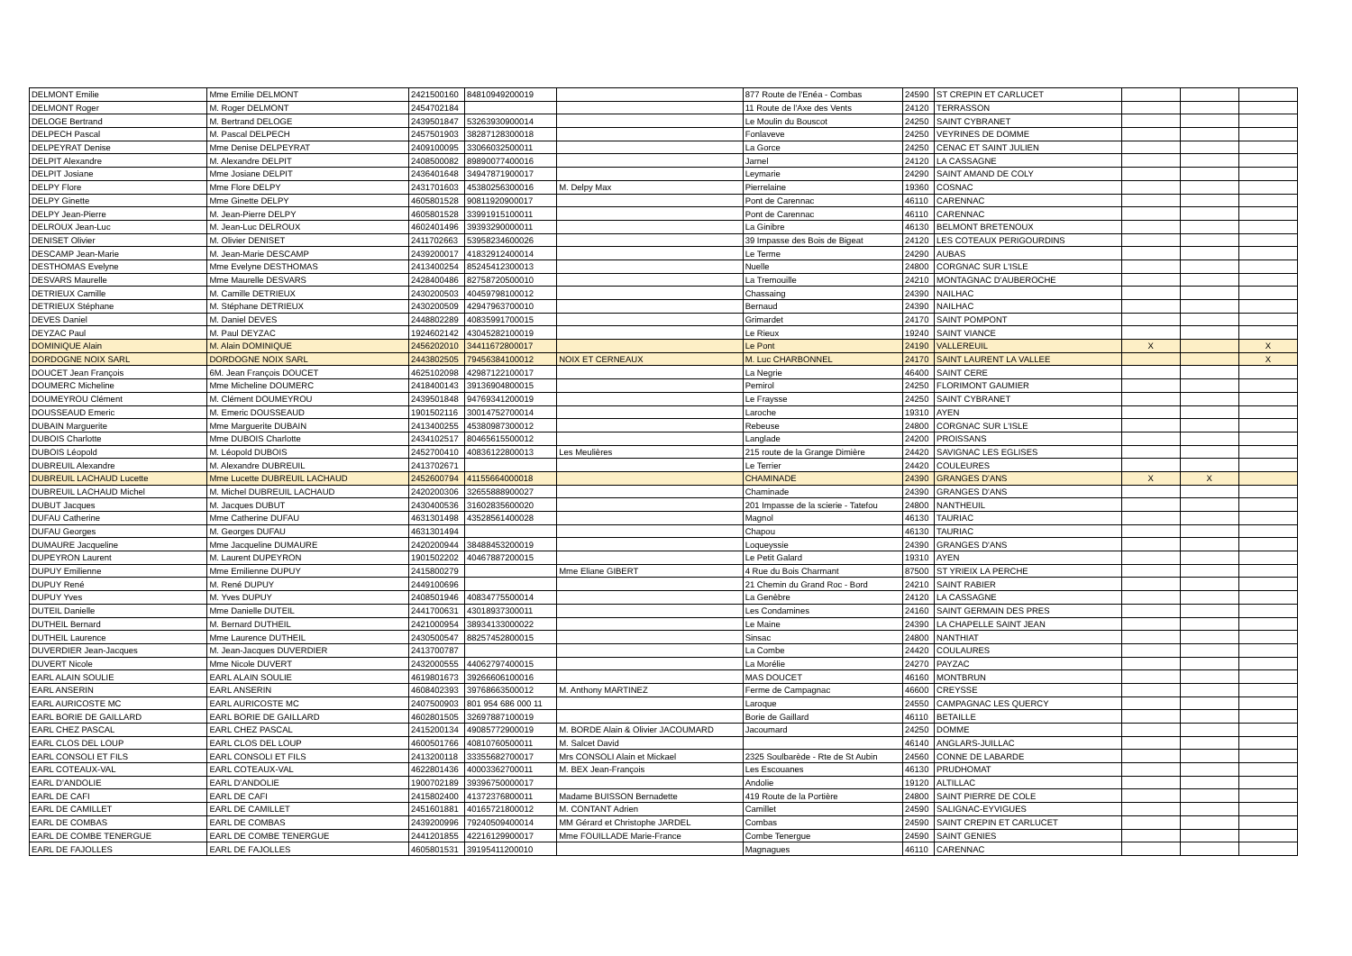| DELMONT Emilie | Mme Emilie DELMONT | 2421500160 | 84810949200019 | | 877 Route de l'Enéa - Combas | 24590 | ST CREPIN ET CARLUCET | | | |
| DELMONT Roger | M. Roger DELMONT | 2454702184 | | | 11 Route de l'Axe des Vents | 24120 | TERRASSON | | | |
| DELOGE Bertrand | M. Bertrand DELOGE | 2439501847 | 53263930900014 | | Le Moulin du Bouscot | 24250 | SAINT CYBRANET | | | |
| DELPECH Pascal | M. Pascal DELPECH | 2457501903 | 38287128300018 | | Fonlaveve | 24250 | VEYRINES DE DOMME | | | |
| DELPEYRAT Denise | Mme Denise DELPEYRAT | 2409100095 | 33066032500011 | | La Gorce | 24250 | CENAC ET SAINT JULIEN | | | |
| DELPIT Alexandre | M. Alexandre DELPIT | 2408500082 | 89890077400016 | | Jarnel | 24120 | LA CASSAGNE | | | |
| DELPIT Josiane | Mme Josiane DELPIT | 2436401648 | 34947871900017 | | Leymarie | 24290 | SAINT AMAND DE COLY | | | |
| DELPY Flore | Mme Flore DELPY | 2431701603 | 45380256300016 | M. Delpy Max | Pierrelaine | 19360 | COSNAC | | | |
| DELPY Ginette | Mme Ginette DELPY | 4605801528 | 90811920900017 | | Pont de Carennac | 46110 | CARENNAC | | | |
| DELPY Jean-Pierre | M. Jean-Pierre DELPY | 4605801528 | 33991915100011 | | Pont de Carennac | 46110 | CARENNAC | | | |
| DELROUX Jean-Luc | M. Jean-Luc DELROUX | 4602401496 | 39393290000011 | | La Ginibre | 46130 | BELMONT BRETENOUX | | | |
| DENISET Olivier | M. Olivier DENISET | 2411702663 | 53958234600026 | | 39 Impasse des Bois de Bigeat | 24120 | LES COTEAUX PERIGOURDINS | | | |
| DESCAMP Jean-Marie | M. Jean-Marie DESCAMP | 2439200017 | 41832912400014 | | Le Terme | 24290 | AUBAS | | | |
| DESTHOMAS Evelyne | Mme Evelyne DESTHOMAS | 2413400254 | 85245412300013 | | Nuelle | 24800 | CORGNAC SUR L'ISLE | | | |
| DESVARS Maurelle | Mme Maurelle DESVARS | 2428400486 | 82758720500010 | | La Tremouille | 24210 | MONTAGNAC D'AUBEROCHE | | | |
| DETRIEUX Camille | M. Camille DETRIEUX | 2430200503 | 40459798100012 | | Chassaing | 24390 | NAILHAC | | | |
| DETRIEUX Stéphane | M. Stéphane DETRIEUX | 2430200509 | 42947963700010 | | Bernaud | 24390 | NAILHAC | | | |
| DEVES Daniel | M. Daniel DEVES | 2448802289 | 40835991700015 | | Grimardet | 24170 | SAINT POMPONT | | | |
| DEYZAC Paul | M. Paul DEYZAC | 1924602142 | 43045282100019 | | Le Rieux | 19240 | SAINT VIANCE | | | |
| DOMINIQUE Alain | M. Alain DOMINIQUE | 2456202010 | 34411672800017 | | Le Pont | 24190 | VALLEREUIL | X | | X |
| DORDOGNE NOIX SARL | DORDOGNE NOIX SARL | 2443802505 | 79456384100012 | NOIX ET CERNEAUX | M. Luc CHARBONNEL | 24170 | SAINT LAURENT LA VALLEE | | | X |
| DOUCET Jean François | 6M. Jean François DOUCET | 4625102098 | 42987122100017 | | La Negrie | 46400 | SAINT CERE | | | |
| DOUMERC Micheline | Mme Micheline DOUMERC | 2418400143 | 39136904800015 | | Pemirol | 24250 | FLORIMONT GAUMIER | | | |
| DOUMEYROU Clément | M. Clément DOUMEYROU | 2439501848 | 94769341200019 | | Le Fraysse | 24250 | SAINT CYBRANET | | | |
| DOUSSEAUD Emeric | M. Emeric DOUSSEAUD | 1901502116 | 30014752700014 | | Laroche | 19310 | AYEN | | | |
| DUBAIN Marguerite | Mme Marguerite DUBAIN | 2413400255 | 45380987300012 | | Rebeuse | 24800 | CORGNAC SUR L'ISLE | | | |
| DUBOIS Charlotte | Mme DUBOIS Charlotte | 2434102517 | 80465615500012 | | Langlade | 24200 | PROISSANS | | | |
| DUBOIS Léopold | M. Léopold DUBOIS | 2452700410 | 40836122800013 | Les Meulières | 215 route de la Grange Dimière | 24420 | SAVIGNAC LES EGLISES | | | |
| DUBREUIL Alexandre | M. Alexandre DUBREUIL | 2413702671 | | | Le Terrier | 24420 | COULEURES | | | |
| DUBREUIL LACHAUD Lucette | Mme Lucette DUBREUIL LACHAUD | 2452600794 | 41155664000018 | | CHAMINADE | 24390 | GRANGES D'ANS | X | X | |
| DUBREUIL LACHAUD Michel | M. Michel DUBREUIL LACHAUD | 2420200306 | 32655888900027 | | Chaminade | 24390 | GRANGES D'ANS | | | |
| DUBUT Jacques | M. Jacques DUBUT | 2430400536 | 31602835600020 | | 201 Impasse de la scierie - Tatefou | 24800 | NANTHEUIL | | | |
| DUFAU Catherine | Mme Catherine DUFAU | 4631301498 | 43528561400028 | | Magnol | 46130 | TAURIAC | | | |
| DUFAU Georges | M. Georges DUFAU | 4631301494 | | | Chapou | 46130 | TAURIAC | | | |
| DUMAURE Jacqueline | Mme Jacqueline DUMAURE | 2420200944 | 38488453200019 | | Loqueyssie | 24390 | GRANGES D'ANS | | | |
| DUPEYRON Laurent | M. Laurent DUPEYRON | 1901502202 | 40467887200015 | | Le Petit Galard | 19310 | AYEN | | | |
| DUPUY Emilienne | Mme Emilienne DUPUY | 2415800279 | | Mme Eliane GIBERT | 4 Rue du Bois Charmant | 87500 | ST YRIEIX LA PERCHE | | | |
| DUPUY René | M. René DUPUY | 2449100696 | | | 21 Chemin du Grand Roc - Bord | 24210 | SAINT RABIER | | | |
| DUPUY Yves | M. Yves DUPUY | 2408501946 | 40834775500014 | | La Genèbre | 24120 | LA CASSAGNE | | | |
| DUTEIL Danielle | Mme Danielle DUTEIL | 2441700631 | 43018937300011 | | Les Condamines | 24160 | SAINT GERMAIN DES PRES | | | |
| DUTHEIL Bernard | M. Bernard DUTHEIL | 2421000954 | 38934133000022 | | Le Maine | 24390 | LA CHAPELLE SAINT JEAN | | | |
| DUTHEIL Laurence | Mme Laurence DUTHEIL | 2430500547 | 88257452800015 | | Sinsac | 24800 | NANTHIAT | | | |
| DUVERDIER Jean-Jacques | M. Jean-Jacques DUVERDIER | 2413700787 | | | La Combe | 24420 | COULAURES | | | |
| DUVERT Nicole | Mme Nicole DUVERT | 2432000555 | 44062797400015 | | La Morélie | 24270 | PAYZAC | | | |
| EARL ALAIN SOULIE | EARL ALAIN SOULIE | 4619801673 | 39266606100016 | | MAS DOUCET | 46160 | MONTBRUN | | | |
| EARL ANSERIN | EARL ANSERIN | 4608402393 | 39768663500012 | M. Anthony MARTINEZ | Ferme de Campagnac | 46600 | CREYSSE | | | |
| EARL AURICOSTE MC | EARL AURICOSTE MC | 2407500903 | 801 954 686 000 11 | | Laroque | 24550 | CAMPAGNAC LES QUERCY | | | |
| EARL BORIE DE GAILLARD | EARL BORIE DE GAILLARD | 4602801505 | 32697887100019 | | Borie de Gaillard | 46110 | BETAILLE | | | |
| EARL CHEZ PASCAL | EARL CHEZ PASCAL | 2415200134 | 49085772900019 | M. BORDE Alain & Olivier JACOUMARD | Jacoumard | 24250 | DOMME | | | |
| EARL CLOS DEL LOUP | EARL CLOS DEL LOUP | 4600501766 | 40810760500011 | M. Salcet David | | 46140 | ANGLARS-JUILLAC | | | |
| EARL CONSOLI ET FILS | EARL CONSOLI ET FILS | 2413200118 | 33355682700017 | Mrs CONSOLI Alain et Mickael | 2325 Soulbarède - Rte de St Aubin | 24560 | CONNE DE LABARDE | | | |
| EARL COTEAUX-VAL | EARL COTEAUX-VAL | 4622801436 | 40003362700011 | M. BEX Jean-François | Les Escouanes | 46130 | PRUDHOMAT | | | |
| EARL D'ANDOLIE | EARL D'ANDOLIE | 1900702189 | 39396750000017 | | Andolie | 19120 | ALTILLAC | | | |
| EARL DE CAFI | EARL DE CAFI | 2415802400 | 41372376800011 | Madame BUISSON Bernadette | 419 Route de la Portière | 24800 | SAINT PIERRE DE COLE | | | |
| EARL DE CAMILLET | EARL DE CAMILLET | 2451601881 | 40165721800012 | M. CONTANT Adrien | Camillet | 24590 | SALIGNAC-EYVIGUES | | | |
| EARL DE COMBAS | EARL DE COMBAS | 2439200996 | 79240509400014 | MM Gérard et Christophe JARDEL | Combas | 24590 | SAINT CREPIN ET CARLUCET | | | |
| EARL DE COMBE TENERGUE | EARL DE COMBE TENERGUE | 2441201855 | 42216129900017 | Mme FOUILLADE Marie-France | Combe Tenergue | 24590 | SAINT GENIES | | | |
| EARL DE FAJOLLES | EARL DE FAJOLLES | 4605801531 | 39195411200010 | | Magnagues | 46110 | CARENNAC | | | |